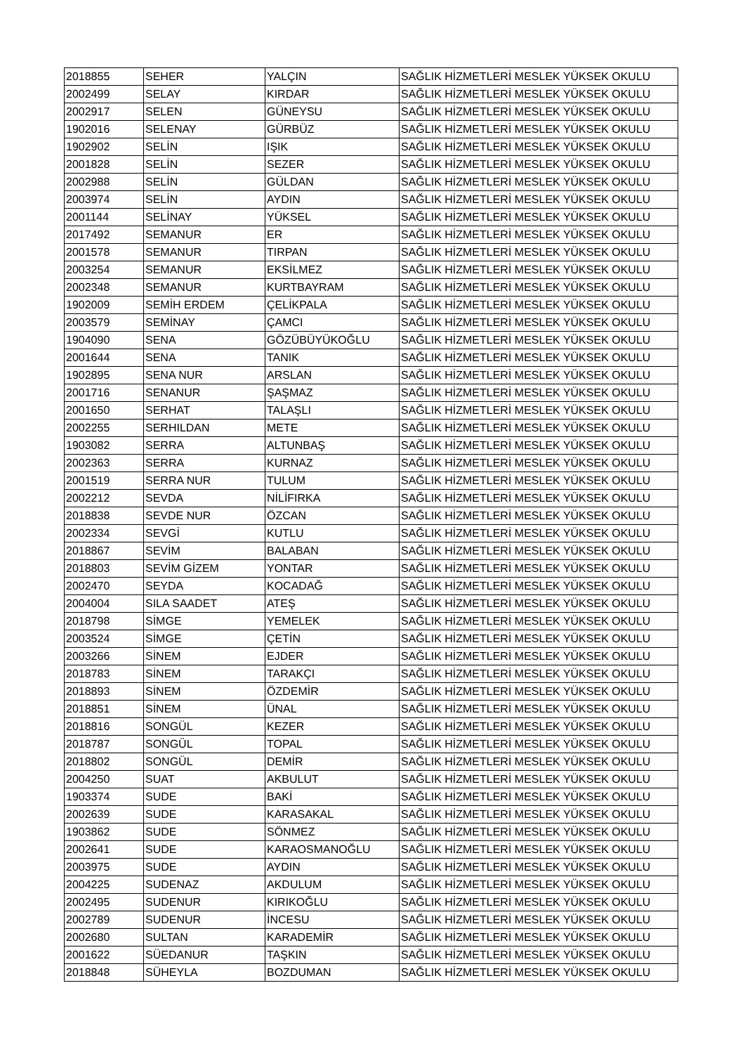| 2018855 | SEHER | YALÇIN | SAĞLIK HİZMETLERİ MESLEK YÜKSEK OKULU |
| 2002499 | SELAY | KIRDAR | SAĞLIK HİZMETLERİ MESLEK YÜKSEK OKULU |
| 2002917 | SELEN | GÜNEYSU | SAĞLIK HİZMETLERİ MESLEK YÜKSEK OKULU |
| 1902016 | SELENAY | GÜRBÜZ | SAĞLIK HİZMETLERİ MESLEK YÜKSEK OKULU |
| 1902902 | SELİN | IŞIK | SAĞLIK HİZMETLERİ MESLEK YÜKSEK OKULU |
| 2001828 | SELİN | SEZER | SAĞLIK HİZMETLERİ MESLEK YÜKSEK OKULU |
| 2002988 | SELİN | GÜLDAN | SAĞLIK HİZMETLERİ MESLEK YÜKSEK OKULU |
| 2003974 | SELİN | AYDIN | SAĞLIK HİZMETLERİ MESLEK YÜKSEK OKULU |
| 2001144 | SELİNAY | YÜKSEL | SAĞLIK HİZMETLERİ MESLEK YÜKSEK OKULU |
| 2017492 | SEMANUR | ER | SAĞLIK HİZMETLERİ MESLEK YÜKSEK OKULU |
| 2001578 | SEMANUR | TIRPAN | SAĞLIK HİZMETLERİ MESLEK YÜKSEK OKULU |
| 2003254 | SEMANUR | EKSİLMEZ | SAĞLIK HİZMETLERİ MESLEK YÜKSEK OKULU |
| 2002348 | SEMANUR | KURTBAYRAM | SAĞLIK HİZMETLERİ MESLEK YÜKSEK OKULU |
| 1902009 | SEMİH ERDEM | ÇELİKPALA | SAĞLIK HİZMETLERİ MESLEK YÜKSEK OKULU |
| 2003579 | SEMİNAY | ÇAMCI | SAĞLIK HİZMETLERİ MESLEK YÜKSEK OKULU |
| 1904090 | SENA | GÖZÜBÜYÜKOĞLU | SAĞLIK HİZMETLERİ MESLEK YÜKSEK OKULU |
| 2001644 | SENA | TANIK | SAĞLIK HİZMETLERİ MESLEK YÜKSEK OKULU |
| 1902895 | SENA NUR | ARSLAN | SAĞLIK HİZMETLERİ MESLEK YÜKSEK OKULU |
| 2001716 | SENANUR | ŞAŞMAZ | SAĞLIK HİZMETLERİ MESLEK YÜKSEK OKULU |
| 2001650 | SERHAT | TALAŞLI | SAĞLIK HİZMETLERİ MESLEK YÜKSEK OKULU |
| 2002255 | SERHILDAN | METE | SAĞLIK HİZMETLERİ MESLEK YÜKSEK OKULU |
| 1903082 | SERRA | ALTUNBAŞ | SAĞLIK HİZMETLERİ MESLEK YÜKSEK OKULU |
| 2002363 | SERRA | KURNAZ | SAĞLIK HİZMETLERİ MESLEK YÜKSEK OKULU |
| 2001519 | SERRA NUR | TULUM | SAĞLIK HİZMETLERİ MESLEK YÜKSEK OKULU |
| 2002212 | SEVDA | NİLİFIRKA | SAĞLIK HİZMETLERİ MESLEK YÜKSEK OKULU |
| 2018838 | SEVDE NUR | ÖZCAN | SAĞLIK HİZMETLERİ MESLEK YÜKSEK OKULU |
| 2002334 | SEVGİ | KUTLU | SAĞLIK HİZMETLERİ MESLEK YÜKSEK OKULU |
| 2018867 | SEVİM | BALABAN | SAĞLIK HİZMETLERİ MESLEK YÜKSEK OKULU |
| 2018803 | SEVİM GİZEM | YONTAR | SAĞLIK HİZMETLERİ MESLEK YÜKSEK OKULU |
| 2002470 | SEYDA | KOCADAĞ | SAĞLIK HİZMETLERİ MESLEK YÜKSEK OKULU |
| 2004004 | SILA SAADET | ATEŞ | SAĞLIK HİZMETLERİ MESLEK YÜKSEK OKULU |
| 2018798 | SİMGE | YEMELEK | SAĞLIK HİZMETLERİ MESLEK YÜKSEK OKULU |
| 2003524 | SİMGE | ÇETİN | SAĞLIK HİZMETLERİ MESLEK YÜKSEK OKULU |
| 2003266 | SİNEM | EJDER | SAĞLIK HİZMETLERİ MESLEK YÜKSEK OKULU |
| 2018783 | SİNEM | TARAKÇI | SAĞLIK HİZMETLERİ MESLEK YÜKSEK OKULU |
| 2018893 | SİNEM | ÖZDEMİR | SAĞLIK HİZMETLERİ MESLEK YÜKSEK OKULU |
| 2018851 | SİNEM | ÜNAL | SAĞLIK HİZMETLERİ MESLEK YÜKSEK OKULU |
| 2018816 | SONGÜL | KEZER | SAĞLIK HİZMETLERİ MESLEK YÜKSEK OKULU |
| 2018787 | SONGÜL | TOPAL | SAĞLIK HİZMETLERİ MESLEK YÜKSEK OKULU |
| 2018802 | SONGÜL | DEMİR | SAĞLIK HİZMETLERİ MESLEK YÜKSEK OKULU |
| 2004250 | SUAT | AKBULUT | SAĞLIK HİZMETLERİ MESLEK YÜKSEK OKULU |
| 1903374 | SUDE | BAKİ | SAĞLIK HİZMETLERİ MESLEK YÜKSEK OKULU |
| 2002639 | SUDE | KARASAKAL | SAĞLIK HİZMETLERİ MESLEK YÜKSEK OKULU |
| 1903862 | SUDE | SÖNMEZ | SAĞLIK HİZMETLERİ MESLEK YÜKSEK OKULU |
| 2002641 | SUDE | KARAOSMANOĞLU | SAĞLIK HİZMETLERİ MESLEK YÜKSEK OKULU |
| 2003975 | SUDE | AYDIN | SAĞLIK HİZMETLERİ MESLEK YÜKSEK OKULU |
| 2004225 | SUDENAZ | AKDULUM | SAĞLIK HİZMETLERİ MESLEK YÜKSEK OKULU |
| 2002495 | SUDENUR | KIRIKOĞLU | SAĞLIK HİZMETLERİ MESLEK YÜKSEK OKULU |
| 2002789 | SUDENUR | İNCESU | SAĞLIK HİZMETLERİ MESLEK YÜKSEK OKULU |
| 2002680 | SULTAN | KARADEMİR | SAĞLIK HİZMETLERİ MESLEK YÜKSEK OKULU |
| 2001622 | SÜEDANUR | TAŞKIN | SAĞLIK HİZMETLERİ MESLEK YÜKSEK OKULU |
| 2018848 | SÜHEYLA | BOZDUMAN | SAĞLIK HİZMETLERİ MESLEK YÜKSEK OKULU |